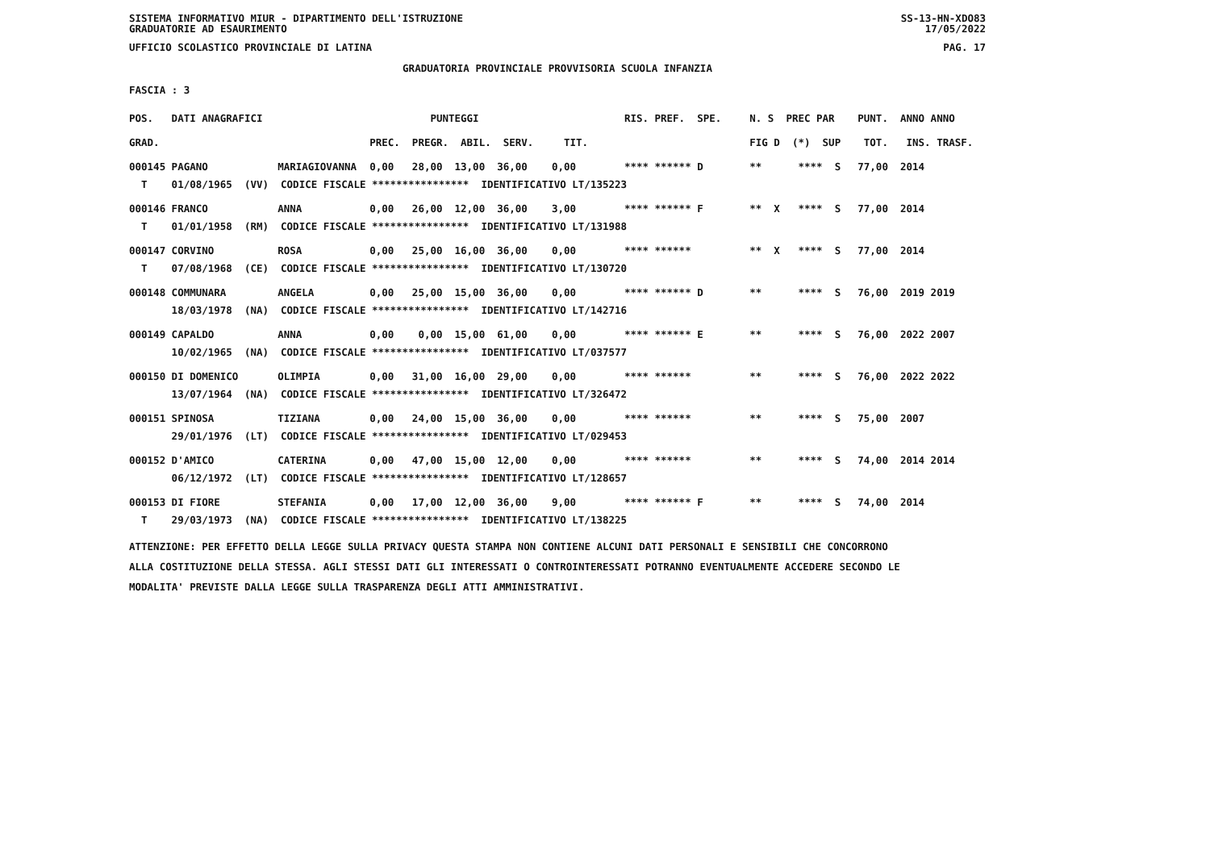SISTEMA INFORMATIVO MIUR - DIPARTIMENTO DELL'ISTRUZIONE
GRADUATORIE AD ESAURIMENTO SS-13-HN-XDO83
17/05/2022
UFFICIO SCOLASTICO PROVINCIALE DI LATINA PAG. 17
GRADUATORIA PROVINCIALE PROVVISORIA SCUOLA INFANZIA
FASCIA : 3
| POS. | DATI ANAGRAFICI | | PUNTEGGI | RIS. PREF. SPE. | N. S PREC PAR | PUNT. ANNO ANNO |
| GRAD. | | | PREC. PREGR. ABIL. SERV. TIT. | | FIG D (*) SUP | TOT. INS. TRASF. |
| 000145 | PAGANO | MARIAGIOVANNA | 0,00 28,00 13,00 36,00 0,00 | **** ****** D | ** **** S | 77,00 2014 |
| T | 01/08/1965 (VV) CODICE FISCALE **************** IDENTIFICATIVO LT/135223 | | | | | |
| 000146 | FRANCO | ANNA | 0,00 26,00 12,00 36,00 3,00 | **** ****** F | ** X **** S | 77,00 2014 |
| T | 01/01/1958 (RM) CODICE FISCALE **************** IDENTIFICATIVO LT/131988 | | | | | |
| 000147 | CORVINO | ROSA | 0,00 25,00 16,00 36,00 0,00 | **** ****** | ** X **** S | 77,00 2014 |
| T | 07/08/1968 (CE) CODICE FISCALE **************** IDENTIFICATIVO LT/130720 | | | | | |
| 000148 | COMMUNARA | ANGELA | 0,00 25,00 15,00 36,00 0,00 | **** ****** D | ** **** S | 76,00 2019 2019 |
| | 18/03/1978 (NA) CODICE FISCALE **************** IDENTIFICATIVO LT/142716 | | | | | |
| 000149 | CAPALDO | ANNA | 0,00 0,00 15,00 61,00 0,00 | **** ****** E | ** **** S | 76,00 2022 2007 |
| | 10/02/1965 (NA) CODICE FISCALE **************** IDENTIFICATIVO LT/037577 | | | | | |
| 000150 | DI DOMENICO | OLIMPIA | 0,00 31,00 16,00 29,00 0,00 | **** ****** | ** **** S | 76,00 2022 2022 |
| | 13/07/1964 (NA) CODICE FISCALE **************** IDENTIFICATIVO LT/326472 | | | | | |
| 000151 | SPINOSA | TIZIANA | 0,00 24,00 15,00 36,00 0,00 | **** ****** | ** **** S | 75,00 2007 |
| | 29/01/1976 (LT) CODICE FISCALE **************** IDENTIFICATIVO LT/029453 | | | | | |
| 000152 | D'AMICO | CATERINA | 0,00 47,00 15,00 12,00 0,00 | **** ****** | ** **** S | 74,00 2014 2014 |
| | 06/12/1972 (LT) CODICE FISCALE **************** IDENTIFICATIVO LT/128657 | | | | | |
| 000153 | DI FIORE | STEFANIA | 0,00 17,00 12,00 36,00 9,00 | **** ****** F | ** **** S | 74,00 2014 |
| T | 29/03/1973 (NA) CODICE FISCALE **************** IDENTIFICATIVO LT/138225 | | | | | |
ATTENZIONE: PER EFFETTO DELLA LEGGE SULLA PRIVACY QUESTA STAMPA NON CONTIENE ALCUNI DATI PERSONALI E SENSIBILI CHE CONCORRONO
ALLA COSTITUZIONE DELLA STESSA. AGLI STESSI DATI GLI INTERESSATI O CONTROINTERESSATI POTRANNO EVENTUALMENTE ACCEDERE SECONDO LE
MODALITA' PREVISTE DALLA LEGGE SULLA TRASPARENZA DEGLI ATTI AMMINISTRATIVI.